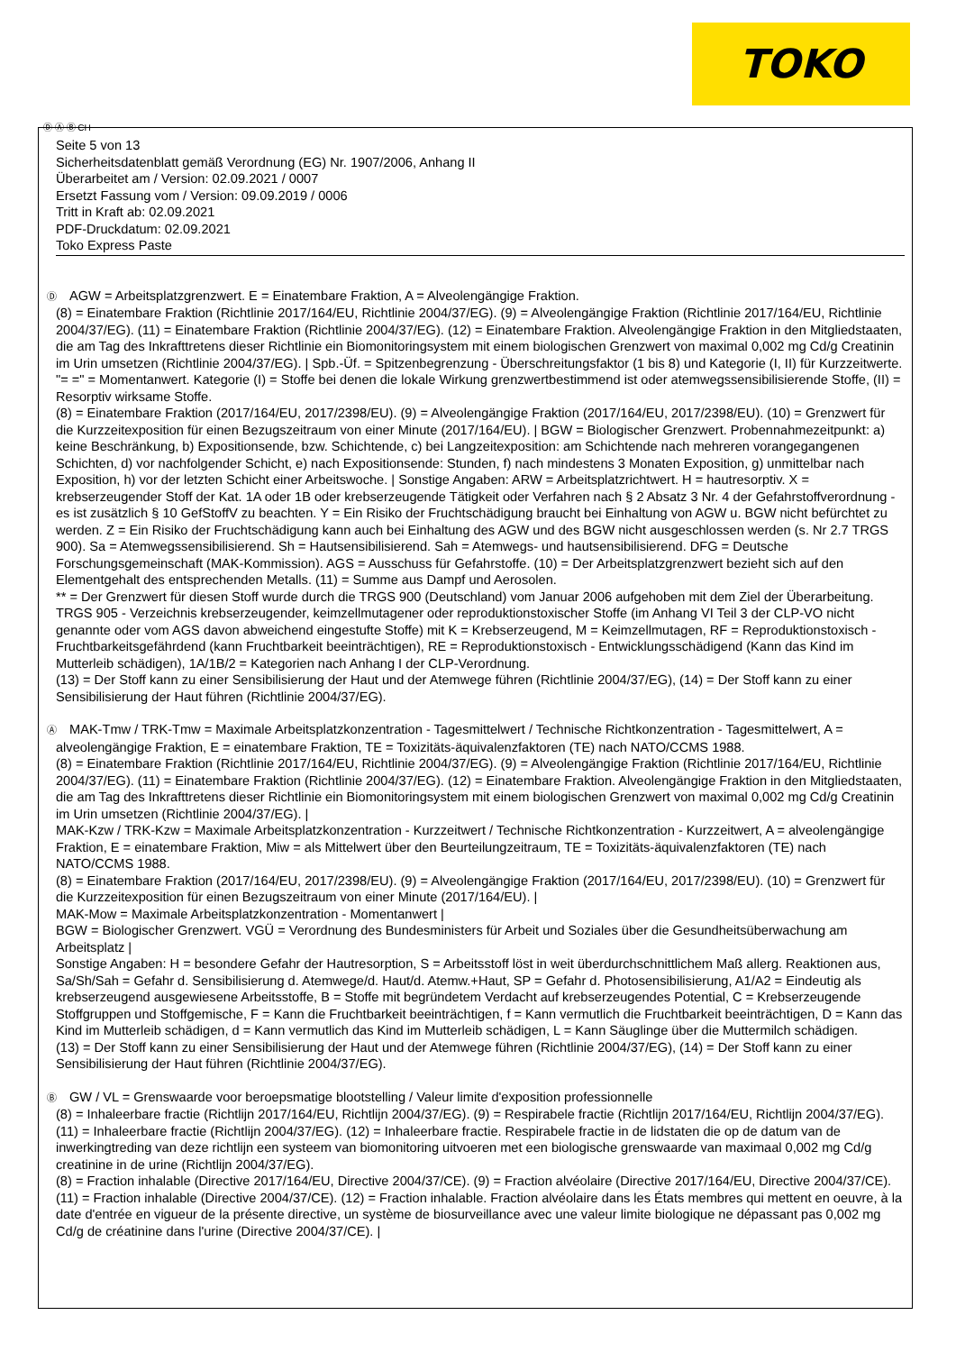TOKO
Ⓓ Ⓐ Ⓑ CH
Seite 5 von 13
Sicherheitsdatenblatt gemäß Verordnung (EG) Nr. 1907/2006, Anhang II
Überarbeitet am / Version: 02.09.2021 / 0007
Ersetzt Fassung vom / Version: 09.09.2019 / 0006
Tritt in Kraft ab: 02.09.2021
PDF-Druckdatum: 02.09.2021
Toko Express Paste
Ⓓ AGW = Arbeitsplatzgrenzwert. E = Einatembare Fraktion, A = Alveolengängige Fraktion.
(8) = Einatembare Fraktion (Richtlinie 2017/164/EU, Richtlinie 2004/37/EG). (9) = Alveolengängige Fraktion (Richtlinie 2017/164/EU, Richtlinie 2004/37/EG). (11) = Einatembare Fraktion (Richtlinie 2004/37/EG). (12) = Einatembare Fraktion. Alveolengängige Fraktion in den Mitgliedstaaten, die am Tag des Inkrafttretens dieser Richtlinie ein Biomonitoringsystem mit einem biologischen Grenzwert von maximal 0,002 mg Cd/g Creatinin im Urin umsetzen (Richtlinie 2004/37/EG). | Spb.-Üf. = Spitzenbegrenzung - Überschreitungsfaktor (1 bis 8) und Kategorie (I, II) für Kurzzeitwerte. "= =" = Momentanwert. Kategorie (I) = Stoffe bei denen die lokale Wirkung grenzwertbestimmend ist oder atemwegssensibilisierende Stoffe, (II) = Resorptiv wirksame Stoffe.
(8) = Einatembare Fraktion (2017/164/EU, 2017/2398/EU). (9) = Alveolengängige Fraktion (2017/164/EU, 2017/2398/EU). (10) = Grenzwert für die Kurzzeitexposition für einen Bezugszeitraum von einer Minute (2017/164/EU). | BGW = Biologischer Grenzwert. Probennahmezeitpunkt: a) keine Beschränkung, b) Expositionsende, bzw. Schichtende, c) bei Langzeitexposition: am Schichtende nach mehreren vorangegangenen Schichten, d) vor nachfolgender Schicht, e) nach Expositionsende: Stunden, f) nach mindestens 3 Monaten Exposition, g) unmittelbar nach Exposition, h) vor der letzten Schicht einer Arbeitswoche. | Sonstige Angaben: ARW = Arbeitsplatzrichtwert. H = hautresorptiv. X = krebserzeugender Stoff der Kat. 1A oder 1B oder krebserzeugende Tätigkeit oder Verfahren nach § 2 Absatz 3 Nr. 4 der Gefahrstoffverordnung - es ist zusätzlich § 10 GefStoffV zu beachten. Y = Ein Risiko der Fruchtschädigung braucht bei Einhaltung von AGW u. BGW nicht befürchtet zu werden. Z = Ein Risiko der Fruchtschädigung kann auch bei Einhaltung des AGW und des BGW nicht ausgeschlossen werden (s. Nr 2.7 TRGS 900). Sa = Atemwegssensibilisierend. Sh = Hautsensibilisierend. Sah = Atemwegs- und hautsensibilisierend. DFG = Deutsche Forschungsgemeinschaft (MAK-Kommission). AGS = Ausschuss für Gefahrstoffe. (10) = Der Arbeitsplatzgrenzwert bezieht sich auf den Elementgehalt des entsprechenden Metalls. (11) = Summe aus Dampf und Aerosolen.
** = Der Grenzwert für diesen Stoff wurde durch die TRGS 900 (Deutschland) vom Januar 2006 aufgehoben mit dem Ziel der Überarbeitung.
TRGS 905 - Verzeichnis krebserzeugender, keimzellmutagener oder reproduktionstoxischer Stoffe (im Anhang VI Teil 3 der CLP-VO nicht genannte oder vom AGS davon abweichend eingestufte Stoffe) mit K = Krebserzeugend, M = Keimzellmutagen, RF = Reproduktionstoxisch - Fruchtbarkeitsgefährdend (kann Fruchtbarkeit beeinträchtigen), RE = Reproduktionstoxisch - Entwicklungsschädigend (Kann das Kind im Mutterleib schädigen), 1A/1B/2 = Kategorien nach Anhang I der CLP-Verordnung.
(13) = Der Stoff kann zu einer Sensibilisierung der Haut und der Atemwege führen (Richtlinie 2004/37/EG), (14) = Der Stoff kann zu einer Sensibilisierung der Haut führen (Richtlinie 2004/37/EG).
Ⓐ MAK-Tmw / TRK-Tmw = Maximale Arbeitsplatzkonzentration - Tagesmittelwert / Technische Richtkonzentration - Tagesmittelwert, A = alveolengängige Fraktion, E = einatembare Fraktion, TE = Toxizitäts-äquivalenzfaktoren (TE) nach NATO/CCMS 1988.
(8) = Einatembare Fraktion (Richtlinie 2017/164/EU, Richtlinie 2004/37/EG). (9) = Alveolengängige Fraktion (Richtlinie 2017/164/EU, Richtlinie 2004/37/EG). (11) = Einatembare Fraktion (Richtlinie 2004/37/EG). (12) = Einatembare Fraktion. Alveolengängige Fraktion in den Mitgliedstaaten, die am Tag des Inkrafttretens dieser Richtlinie ein Biomonitoringsystem mit einem biologischen Grenzwert von maximal 0,002 mg Cd/g Creatinin im Urin umsetzen (Richtlinie 2004/37/EG). |
MAK-Kzw / TRK-Kzw = Maximale Arbeitsplatzkonzentration - Kurzzeitwert / Technische Richtkonzentration - Kurzzeitwert, A = alveolengängige Fraktion, E = einatembare Fraktion, Miw = als Mittelwert über den Beurteilungzeitraum, TE = Toxizitäts-äquivalenzfaktoren (TE) nach NATO/CCMS 1988.
(8) = Einatembare Fraktion (2017/164/EU, 2017/2398/EU). (9) = Alveolengängige Fraktion (2017/164/EU, 2017/2398/EU). (10) = Grenzwert für die Kurzzeitexposition für einen Bezugszeitraum von einer Minute (2017/164/EU). |
MAK-Mow = Maximale Arbeitsplatzkonzentration - Momentanwert |
BGW = Biologischer Grenzwert. VGÜ = Verordnung des Bundesministers für Arbeit und Soziales über die Gesundheitsüberwachung am Arbeitsplatz |
Sonstige Angaben: H = besondere Gefahr der Hautresorption, S = Arbeitsstoff löst in weit überdurchschnittlichem Maß allerg. Reaktionen aus, Sa/Sh/Sah = Gefahr d. Sensibilisierung d. Atemwege/d. Haut/d. Atemw.+Haut, SP = Gefahr d. Photosensibilisierung, A1/A2 = Eindeutig als krebserzeugend ausgewiesene Arbeitsstoffe, B = Stoffe mit begründetem Verdacht auf krebserzeugendes Potential, C = Krebserzeugende Stoffgruppen und Stoffgemische, F = Kann die Fruchtbarkeit beeinträchtigen, f = Kann vermutlich die Fruchtbarkeit beeinträchtigen, D = Kann das Kind im Mutterleib schädigen, d = Kann vermutlich das Kind im Mutterleib schädigen, L = Kann Säuglinge über die Muttermilch schädigen.
(13) = Der Stoff kann zu einer Sensibilisierung der Haut und der Atemwege führen (Richtlinie 2004/37/EG), (14) = Der Stoff kann zu einer Sensibilisierung der Haut führen (Richtlinie 2004/37/EG).
Ⓑ GW / VL = Grenswaarde voor beroepsmatige blootstelling / Valeur limite d'exposition professionnelle
(8) = Inhaleerbare fractie (Richtlijn 2017/164/EU, Richtlijn 2004/37/EG). (9) = Respirabele fractie (Richtlijn 2017/164/EU, Richtlijn 2004/37/EG). (11) = Inhaleerbare fractie (Richtlijn 2004/37/EG). (12) = Inhaleerbare fractie. Respirabele fractie in de lidstaten die op de datum van de inwerkingtreding van deze richtlijn een systeem van biomonitoring uitvoeren met een biologische grenswaarde van maximaal 0,002 mg Cd/g creatinine in de urine (Richtlijn 2004/37/EG).
(8) = Fraction inhalable (Directive 2017/164/EU, Directive 2004/37/CE). (9) = Fraction alvéolaire (Directive 2017/164/EU, Directive 2004/37/CE). (11) = Fraction inhalable (Directive 2004/37/CE). (12) = Fraction inhalable. Fraction alvéolaire dans les États membres qui mettent en oeuvre, à la date d'entrée en vigueur de la présente directive, un système de biosurveillance avec une valeur limite biologique ne dépassant pas 0,002 mg Cd/g de créatinine dans l'urine (Directive 2004/37/CE). |